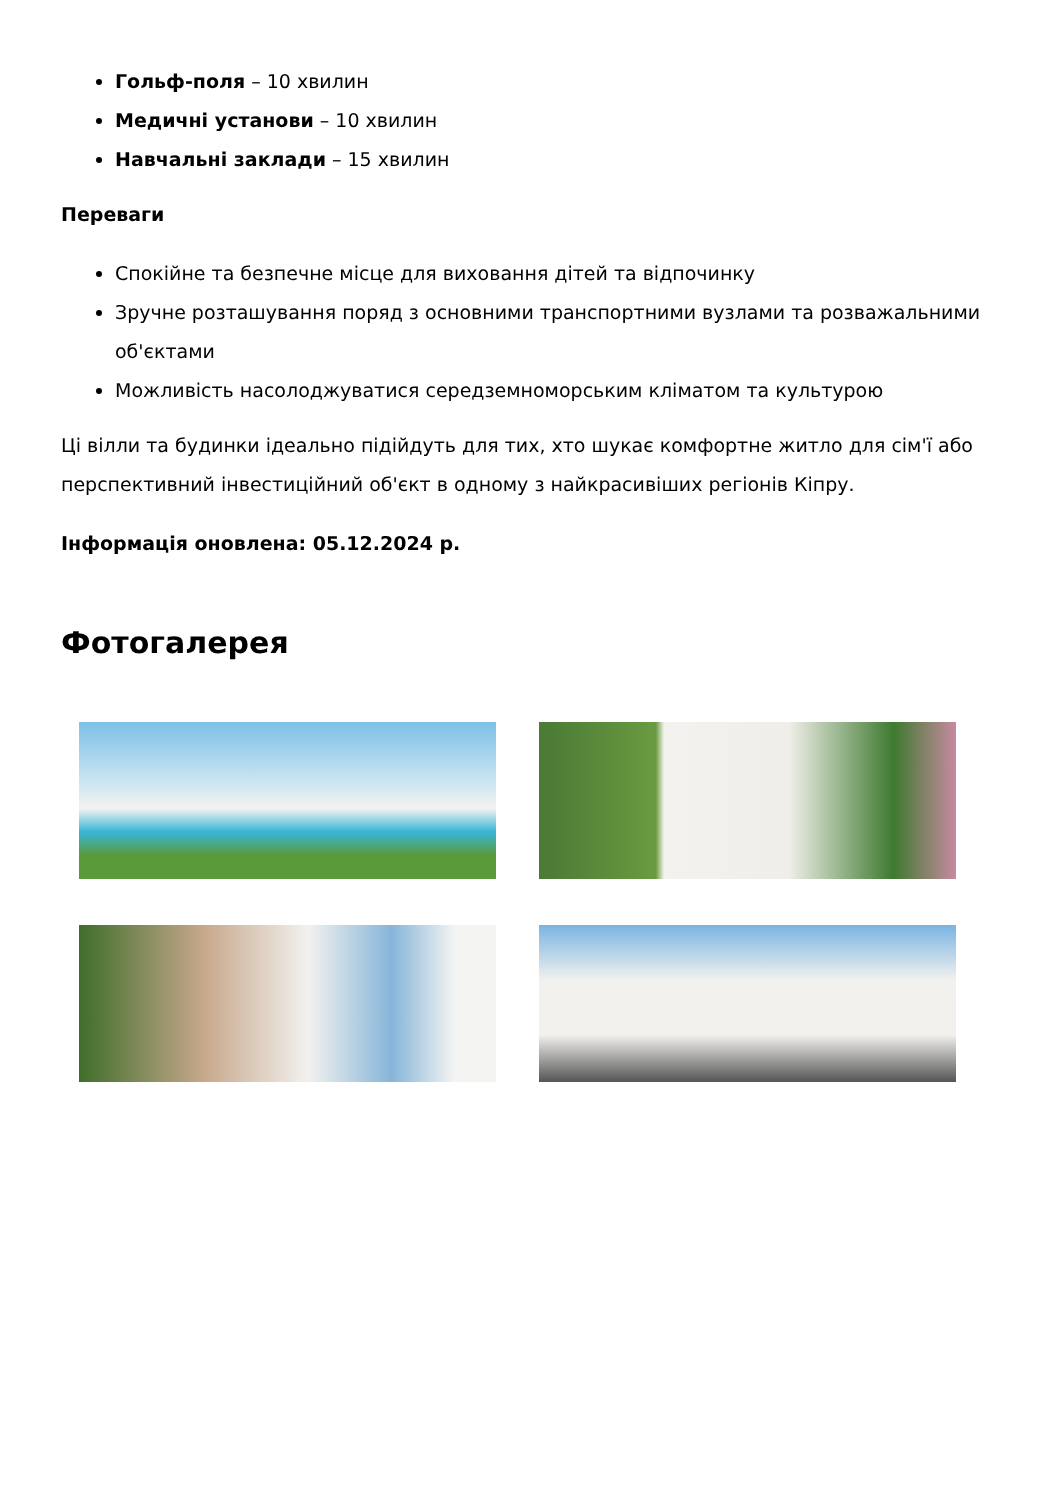Гольф-поля – 10 хвилин
Медичні установи – 10 хвилин
Навчальні заклади – 15 хвилин
Переваги
Спокійне та безпечне місце для виховання дітей та відпочинку
Зручне розташування поряд з основними транспортними вузлами та розважальними об'єктами
Можливість насолоджуватися середземноморським кліматом та культурою
Ці вілли та будинки ідеально підійдуть для тих, хто шукає комфортне житло для сім'ї або перспективний інвестиційний об'єкт в одному з найкрасивіших регіонів Кіпру.
Інформація оновлена: 05.12.2024 р.
Фотогалерея